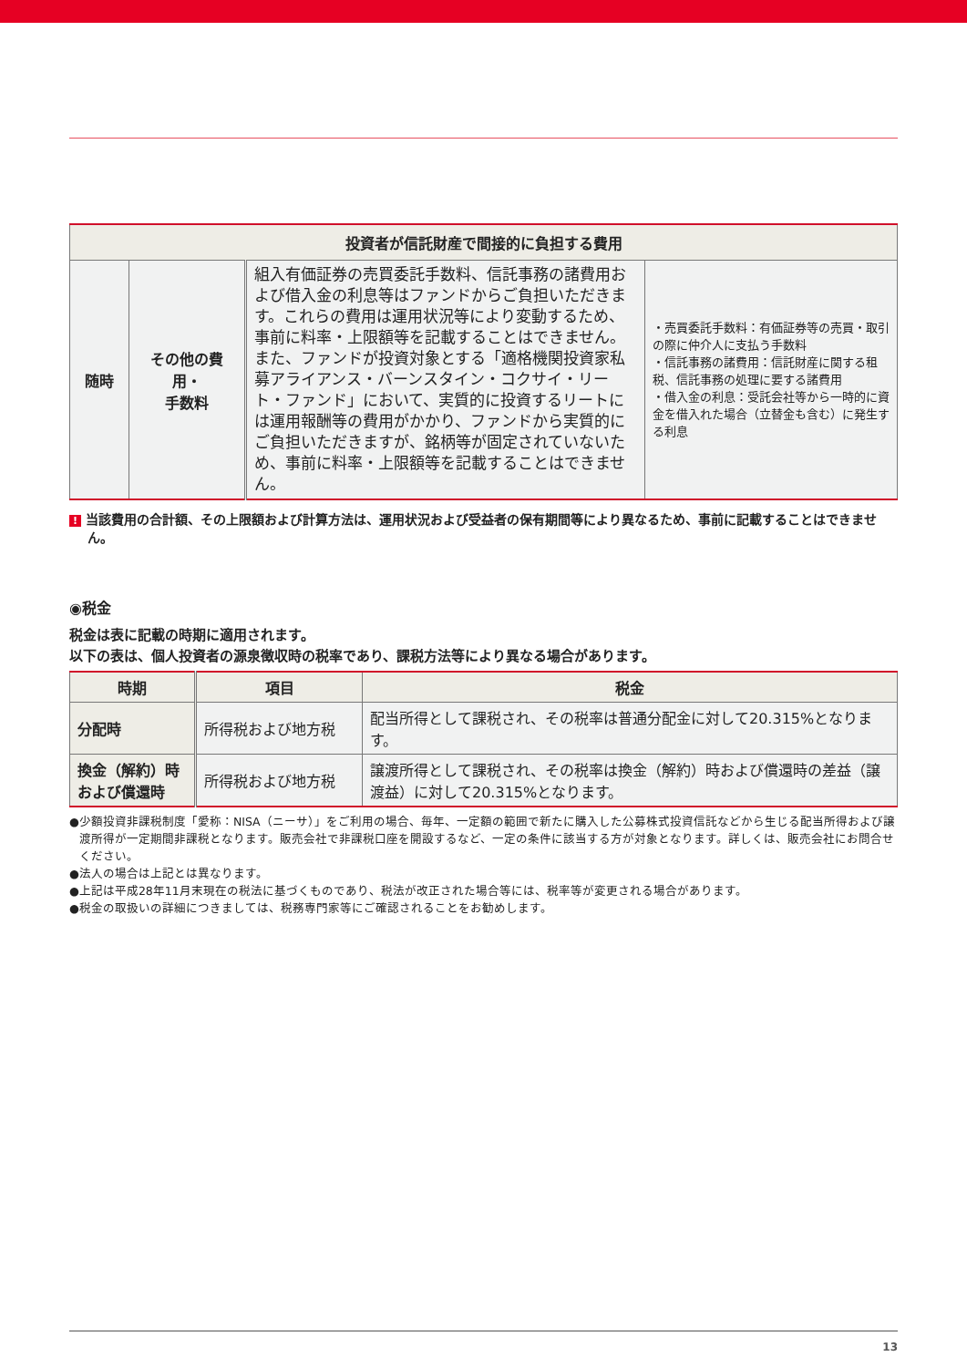| 投資者が信託財産で間接的に負担する費用 | | | |
| 随時 | その他の費用・ 手数料 | 組入有価証券の売買委託手数料、信託事務の諸費用および借入金の利息等はファンドからご負担いただきます。これらの費用は運用状況等により変動するため、事前に料率・上限額等を記載することはできません。 また、ファンドが投資対象とする「適格機関投資家私募アライアンス・バーンスタイン・コクサイ・リート・ファンド」において、実質的に投資するリートには運用報酬等の費用がかかり、ファンドから実質的にご負担いただきますが、銘柄等が固定されていないため、事前に料率・上限額等を記載することはできません。 | ・売買委託手数料：有価証券等の売買・取引の際に仲介人に支払う手数料 ・信託事務の諸費用：信託財産に関する租税、信託事務の処理に要する諸費用 ・借入金の利息：受託会社等から一時的に資金を借入れた場合（立替金も含む）に発生する利息 |
! 当該費用の合計額、その上限額および計算方法は、運用状況および受益者の保有期間等により異なるため、事前に記載することはできません。
◉税金
税金は表に記載の時期に適用されます。
以下の表は、個人投資者の源泉徴収時の税率であり、課税方法等により異なる場合があります。
| 時期 | 項目 | 税金 |
| --- | --- | --- |
| 分配時 | 所得税および地方税 | 配当所得として課税され、その税率は普通分配金に対して20.315%となります。 |
| 換金（解約）時 および償還時 | 所得税および地方税 | 譲渡所得として課税され、その税率は換金（解約）時および償還時の差益（譲渡益）に対して20.315%となります。 |
●少額投資非課税制度「愛称：NISA（ニーサ）」をご利用の場合、毎年、一定額の範囲で新たに購入した公募株式投資信託などから生じる配当所得および譲渡所得が一定期間非課税となります。販売会社で非課税口座を開設するなど、一定の条件に該当する方が対象となります。詳しくは、販売会社にお問合せください。
●法人の場合は上記とは異なります。
●上記は平成28年11月末現在の税法に基づくものであり、税法が改正された場合等には、税率等が変更される場合があります。
●税金の取扱いの詳細につきましては、税務専門家等にご確認されることをお勧めします。
13